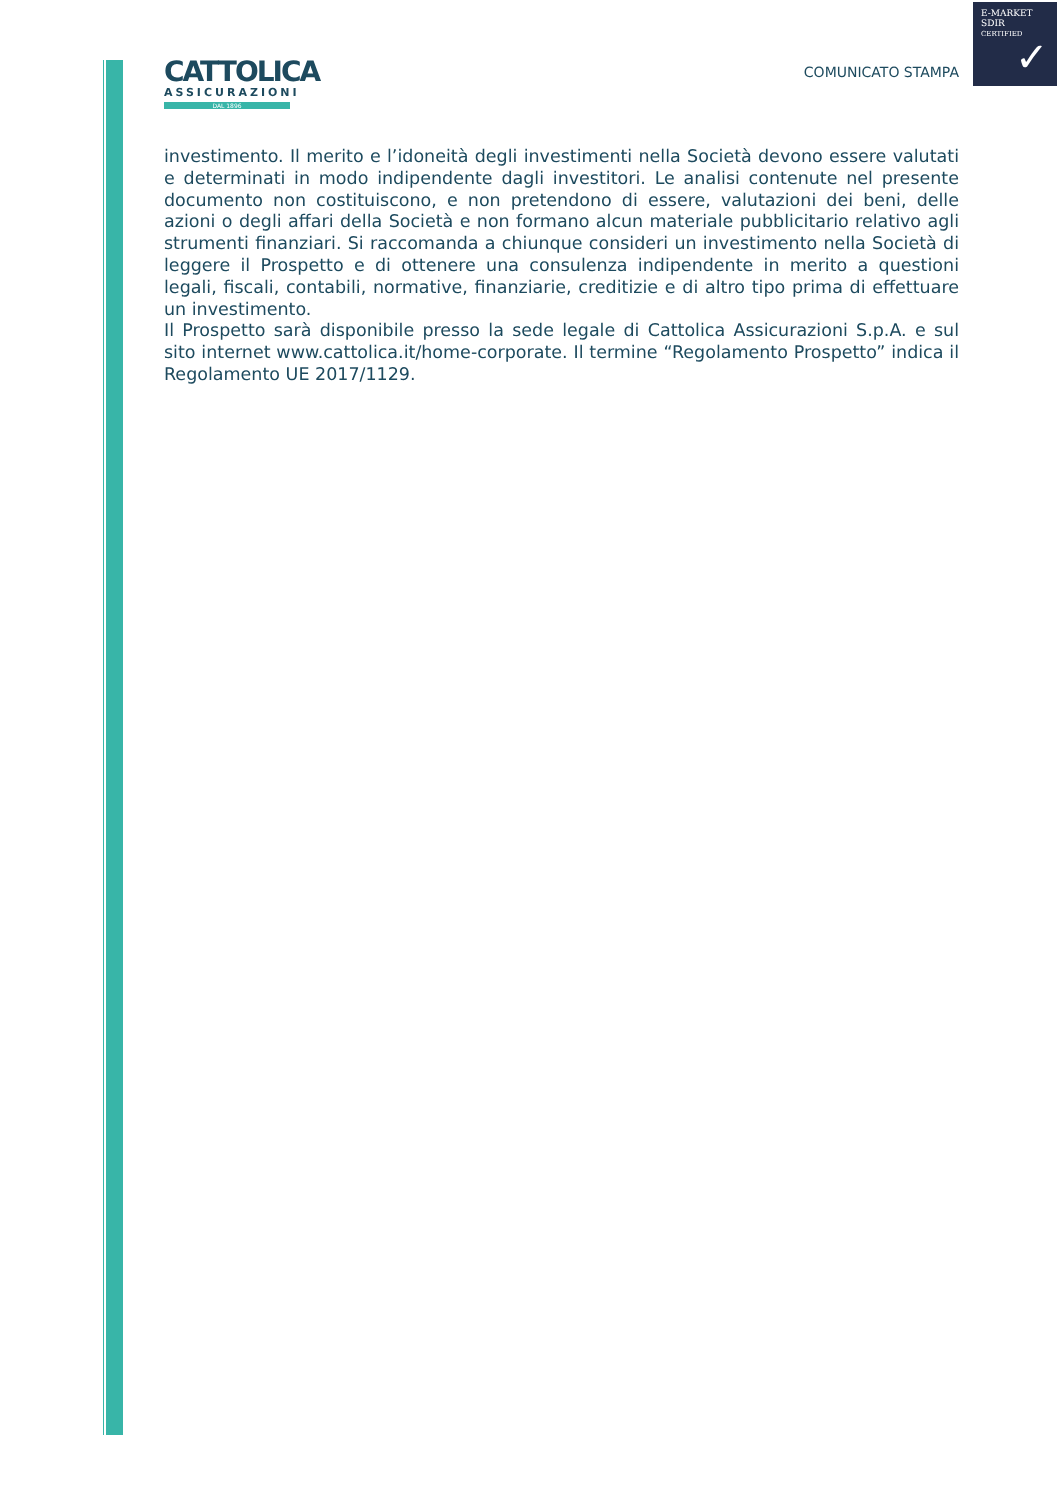E-MARKET
SDIR
CERTIFIED
✓
CATTOLICA
ASSICURAZIONI
DAL 1896
COMUNICATO STAMPA
investimento. Il merito e l’idoneità degli investimenti nella Società devono essere valutati e determinati in modo indipendente dagli investitori. Le analisi contenute nel presente documento non costituiscono, e non pretendono di essere, valutazioni dei beni, delle azioni o degli affari della Società e non formano alcun materiale pubblicitario relativo agli strumenti finanziari. Si raccomanda a chiunque consideri un investimento nella Società di leggere il Prospetto e di ottenere una consulenza indipendente in merito a questioni legali, fiscali, contabili, normative, finanziarie, creditizie e di altro tipo prima di effettuare un investimento.
Il Prospetto sarà disponibile presso la sede legale di Cattolica Assicurazioni S.p.A. e sul sito internet www.cattolica.it/home-corporate. Il termine “Regolamento Prospetto” indica il Regolamento UE 2017/1129.